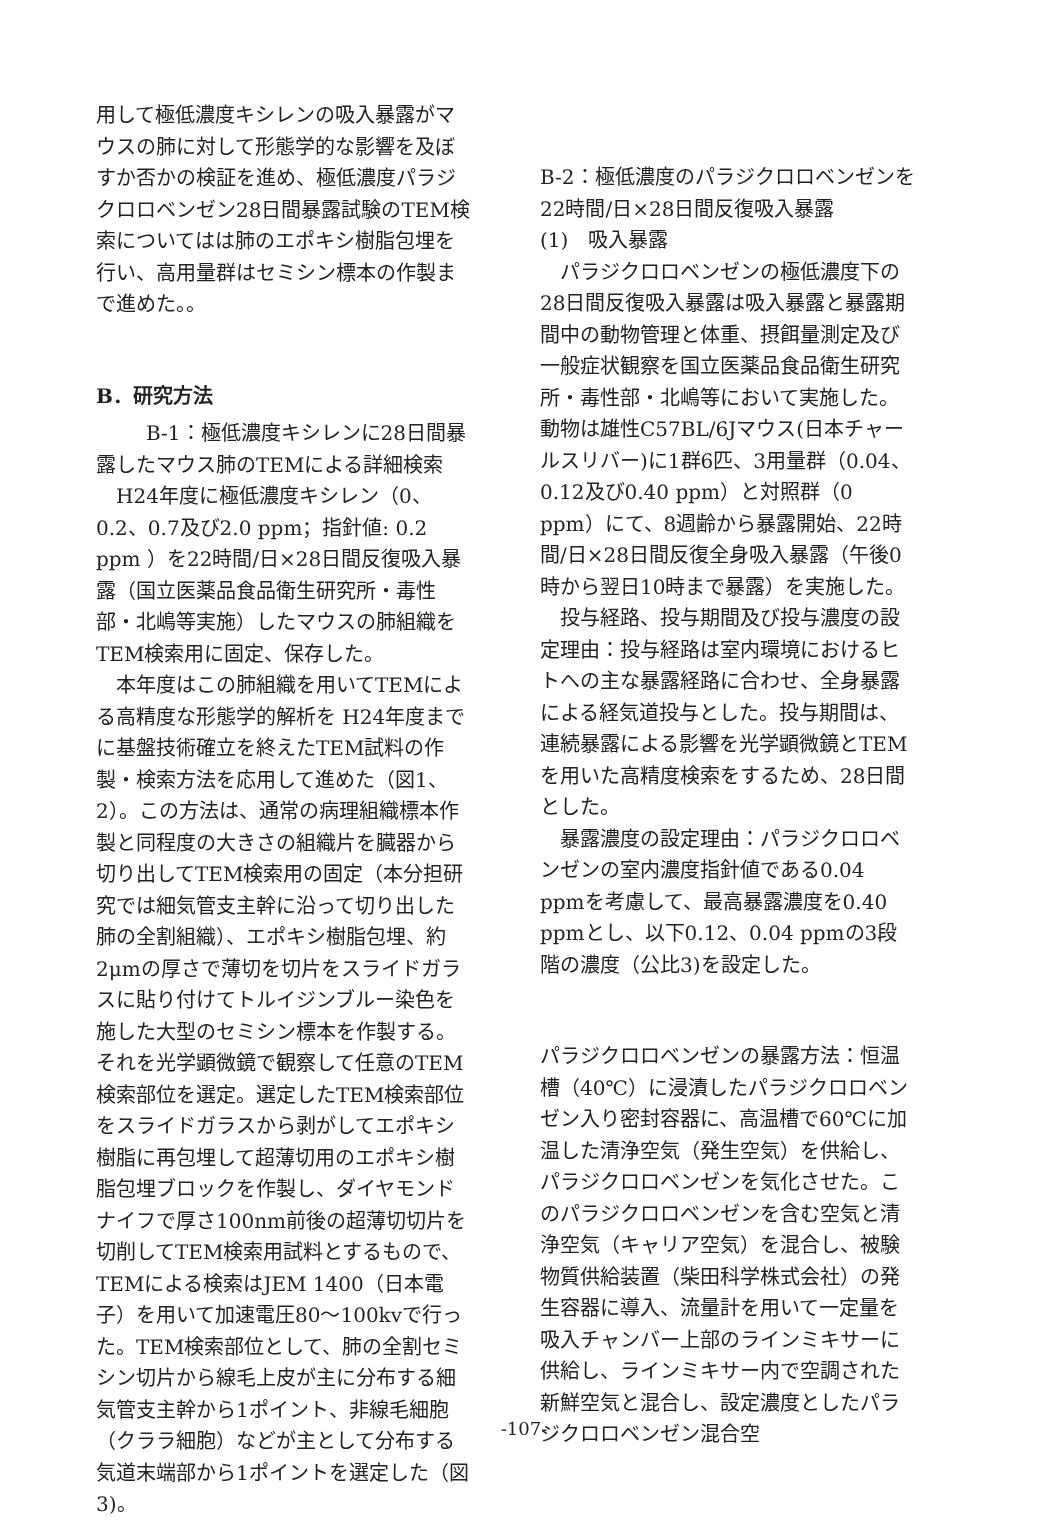用して極低濃度キシレンの吸入暴露がマウスの肺に対して形態学的な影響を及ぼすか否かの検証を進め、極低濃度パラジクロロベンゼン28日間暴露試験のTEM検索についてはは肺のエポキシ樹脂包埋を行い、高用量群はセミシン標本の作製まで進めた。。
B．研究方法
B-1：極低濃度キシレンに28日間暴露したマウス肺のTEMによる詳細検索
H24年度に極低濃度キシレン（0、0.2、0.7及び2.0 ppm；指針値: 0.2 ppm ）を22時間/日×28日間反復吸入暴露（国立医薬品食品衛生研究所・毒性部・北嶋等実施）したマウスの肺組織をTEM検索用に固定、保存した。
本年度はこの肺組織を用いてTEMによる高精度な形態学的解析を H24年度までに基盤技術確立を終えたTEM試料の作製・検索方法を応用して進めた（図1、2）。この方法は、通常の病理組織標本作製と同程度の大きさの組織片を臓器から切り出してTEM検索用の固定（本分担研究では細気管支主幹に沿って切り出した肺の全割組織）、エポキシ樹脂包埋、約2μmの厚さで薄切を切片をスライドガラスに貼り付けてトルイジンブルー染色を施した大型のセミシン標本を作製する。それを光学顕微鏡で観察して任意のTEM検索部位を選定。選定したTEM検索部位をスライドガラスから剥がしてエポキシ樹脂に再包埋して超薄切用のエポキシ樹脂包埋ブロックを作製し、ダイヤモンドナイフで厚さ100nm前後の超薄切切片を切削してTEM検索用試料とするもので、TEMによる検索はJEM 1400（日本電子）を用いて加速電圧80～100kvで行った。TEM検索部位として、肺の全割セミシン切片から線毛上皮が主に分布する細気管支主幹から1ポイント、非線毛細胞（クララ細胞）などが主として分布する気道末端部から1ポイントを選定した（図3)。
B-2：極低濃度のパラジクロロベンゼンを22時間/日×28日間反復吸入暴露
(1)　吸入暴露
パラジクロロベンゼンの極低濃度下の28日間反復吸入暴露は吸入暴露と暴露期間中の動物管理と体重、摂餌量測定及び一般症状観察を国立医薬品食品衛生研究所・毒性部・北嶋等において実施した。動物は雄性C57BL/6Jマウス(日本チャールスリバー)に1群6匹、3用量群（0.04、0.12及び0.40 ppm）と対照群（0 ppm）にて、8週齢から暴露開始、22時間/日×28日間反復全身吸入暴露（午後0時から翌日10時まで暴露）を実施した。
投与経路、投与期間及び投与濃度の設定理由：投与経路は室内環境におけるヒトへの主な暴露経路に合わせ、全身暴露による経気道投与とした。投与期間は、連続暴露による影響を光学顕微鏡とTEMを用いた高精度検索をするため、28日間とした。
暴露濃度の設定理由：パラジクロロベンゼンの室内濃度指針値である0.04 ppmを考慮して、最高暴露濃度を0.40 ppmとし、以下0.12、0.04 ppmの3段階の濃度（公比3)を設定した。
パラジクロロベンゼンの暴露方法：恒温槽（40℃）に浸漬したパラジクロロベンゼン入り密封容器に、高温槽で60℃に加温した清浄空気（発生空気）を供給し、パラジクロロベンゼンを気化させた。このパラジクロロベンゼンを含む空気と清浄空気（キャリア空気）を混合し、被験物質供給装置（柴田科学株式会社）の発生容器に導入、流量計を用いて一定量を吸入チャンバー上部のラインミキサーに供給し、ラインミキサー内で空調された新鮮空気と混合し、設定濃度としたパラジクロロベンゼン混合空
-107-